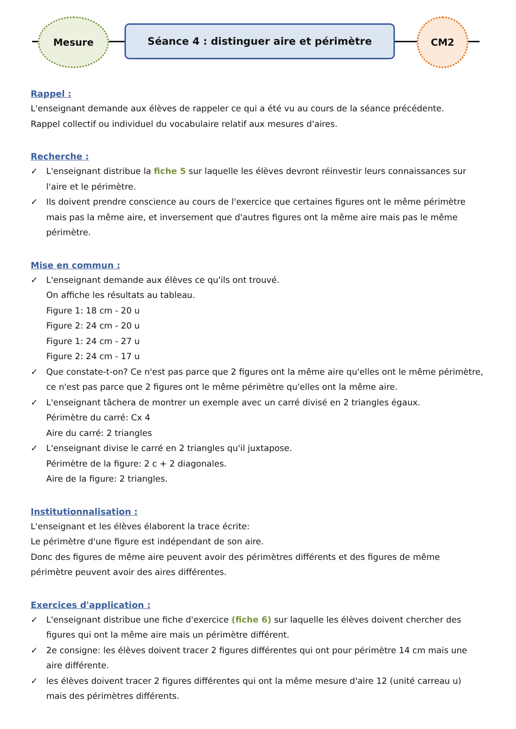Mesure
Séance 4 : distinguer aire et périmètre
CM2
Rappel :
L'enseignant demande aux élèves de rappeler ce qui a été vu au cours de la séance précédente.
Rappel collectif ou individuel du vocabulaire relatif aux mesures d'aires.
Recherche :
✓ L'enseignant distribue la fiche 5 sur laquelle les élèves devront réinvestir leurs connaissances sur l'aire et le périmètre.
✓ Ils doivent prendre conscience au cours de l'exercice que certaines figures ont le même périmètre mais pas la même aire, et inversement que d'autres figures ont la même aire mais pas le même périmètre.
Mise en commun :
✓ L'enseignant demande aux élèves ce qu'ils ont trouvé.
On affiche les résultats au tableau.
Figure 1: 18 cm - 20 u
Figure 2: 24 cm - 20 u
Figure 1: 24 cm - 27 u
Figure 2: 24 cm - 17 u
✓ Que constate-t-on? Ce n'est pas parce que 2 figures ont la même aire qu'elles ont le même périmètre, ce n'est pas parce que 2 figures ont le même périmètre qu'elles ont la même aire.
✓ L'enseignant tâchera de montrer un exemple avec un carré divisé en 2 triangles égaux.
Périmètre du carré: Cx 4
Aire du carré: 2 triangles
✓ L'enseignant divise le carré en 2 triangles qu'il juxtapose.
Périmètre de la figure: 2 c + 2 diagonales.
Aire de la figure: 2 triangles.
Institutionnalisation :
L'enseignant et les élèves élaborent la trace écrite:
Le périmètre d'une figure est indépendant de son aire.
Donc des figures de même aire peuvent avoir des périmètres différents et des figures de même périmètre peuvent avoir des aires différentes.
Exercices d'application :
✓ L'enseignant distribue une fiche d'exercice (fiche 6) sur laquelle les élèves doivent chercher des figures qui ont la même aire mais un périmètre différent.
✓ 2e consigne: les élèves doivent tracer 2 figures différentes qui ont pour périmètre 14 cm mais une aire différente.
✓ les élèves doivent tracer 2 figures différentes qui ont la même mesure d'aire 12 (unité carreau u) mais des périmètres différents.